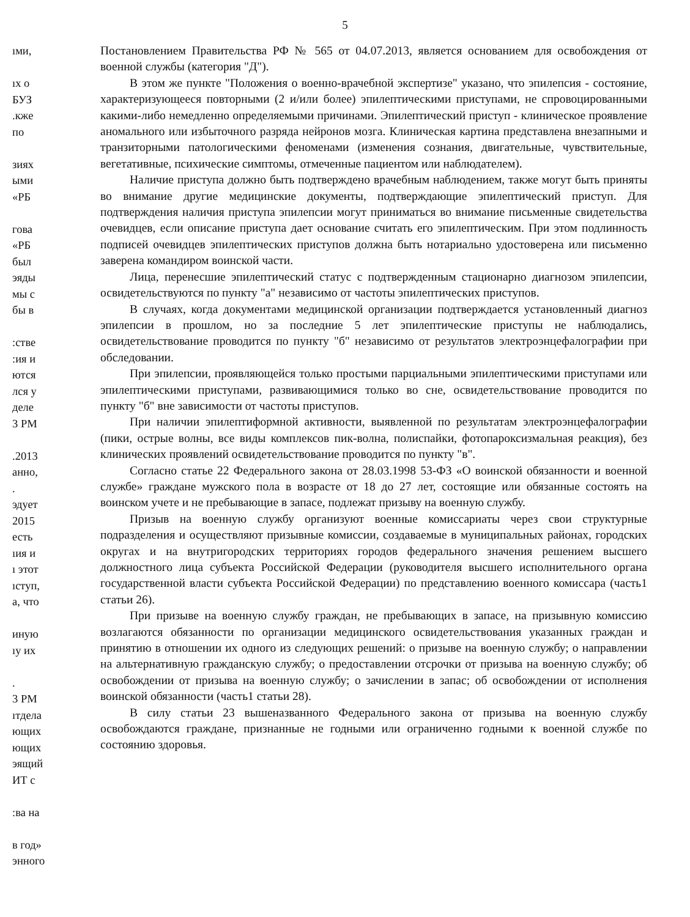5
ıми,
ıх о
БУЗ
.кже
по
зиях
ыми
«РБ
гова
«РБ
был
эяды
мы с
бы в
:стве
:ия и
ются
лся у
деле
3 РМ
.2013
анно,
.
эдует
2015
есть
ıия и
ı этот
ıступ,
а, что
иную
ıу их
.
3 РМ
ıтдела
ющих
ющих
эящий
ИТ с
:ва на
в год»
энного
Постановлением Правительства РФ № 565 от 04.07.2013, является основанием для освобождения от военной службы (категория "Д").
В этом же пункте "Положения о военно-врачебной экспертизе" указано, что эпилепсия - состояние, характеризующееся повторными (2 и/или более) эпилептическими приступами, не спровоцированными какими-либо немедленно определяемыми причинами. Эпилептический приступ - клиническое проявление аномального или избыточного разряда нейронов мозга. Клиническая картина представлена внезапными и транзиторными патологическими феноменами (изменения сознания, двигательные, чувствительные, вегетативные, психические симптомы, отмеченные пациентом или наблюдателем).
Наличие приступа должно быть подтверждено врачебным наблюдением, также могут быть приняты во внимание другие медицинские документы, подтверждающие эпилептический приступ. Для подтверждения наличия приступа эпилепсии могут приниматься во внимание письменные свидетельства очевидцев, если описание приступа дает основание считать его эпилептическим. При этом подлинность подписей очевидцев эпилептических приступов должна быть нотариально удостоверена или письменно заверена командиром воинской части.
Лица, перенесшие эпилептический статус с подтвержденным стационарно диагнозом эпилепсии, освидетельствуются по пункту "а" независимо от частоты эпилептических приступов.
В случаях, когда документами медицинской организации подтверждается установленный диагноз эпилепсии в прошлом, но за последние 5 лет эпилептические приступы не наблюдались, освидетельствование проводится по пункту "б" независимо от результатов электроэнцефалографии при обследовании.
При эпилепсии, проявляющейся только простыми парциальными эпилептическими приступами или эпилептическими приступами, развивающимися только во сне, освидетельствование проводится по пункту "б" вне зависимости от частоты приступов.
При наличии эпилептиформной активности, выявленной по результатам электроэнцефалографии (пики, острые волны, все виды комплексов пик-волна, полиспайки, фотопароксизмальная реакция), без клинических проявлений освидетельствование проводится по пункту "в".
Согласно статье 22 Федерального закона от 28.03.1998 53-ФЗ «О воинской обязанности и военной службе» граждане мужского пола в возрасте от 18 до 27 лет, состоящие или обязанные состоять на воинском учете и не пребывающие в запасе, подлежат призыву на военную службу.
Призыв на военную службу организуют военные комиссариаты через свои структурные подразделения и осуществляют призывные комиссии, создаваемые в муниципальных районах, городских округах и на внутригородских территориях городов федерального значения решением высшего должностного лица субъекта Российской Федерации (руководителя высшего исполнительного органа государственной власти субъекта Российской Федерации) по представлению военного комиссара (часть1 статьи 26).
При призыве на военную службу граждан, не пребывающих в запасе, на призывную комиссию возлагаются обязанности по организации медицинского освидетельствования указанных граждан и принятию в отношении их одного из следующих решений: о призыве на военную службу; о направлении на альтернативную гражданскую службу; о предоставлении отсрочки от призыва на военную службу; об освобождении от призыва на военную службу; о зачислении в запас; об освобождении от исполнения воинской обязанности (часть1 статьи 28).
В силу статьи 23 вышеназванного Федерального закона от призыва на военную службу освобождаются граждане, признанные не годными или ограниченно годными к военной службе по состоянию здоровья.